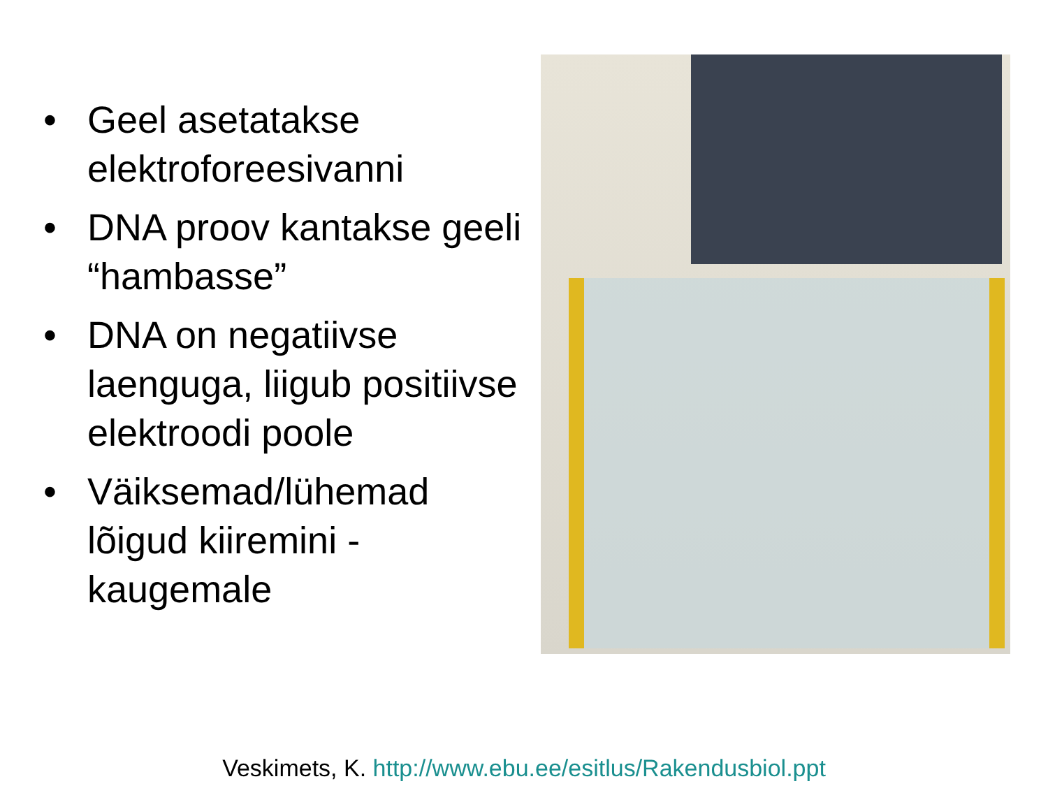• Geel asetatakse elektroforeesivanni
• DNA proov kantakse geeli “hambasse”
• DNA on negatiivse laenguga, liigub positiivse elektroodi poole
• Väiksemad/lühemad lõigud kiiremini - kaugemale
Veskimets, K. http://www.ebu.ee/esitlus/Rakendusbiol.ppt